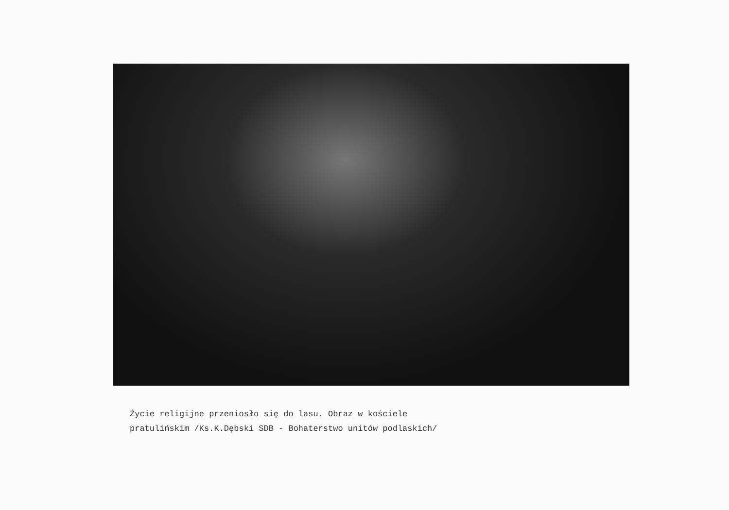Życie religijne przeniosło się do lasu. Obraz w kościele
pratulińskim /Ks.K.Dębski SDB - Bohaterstwo unitów podlaskich/